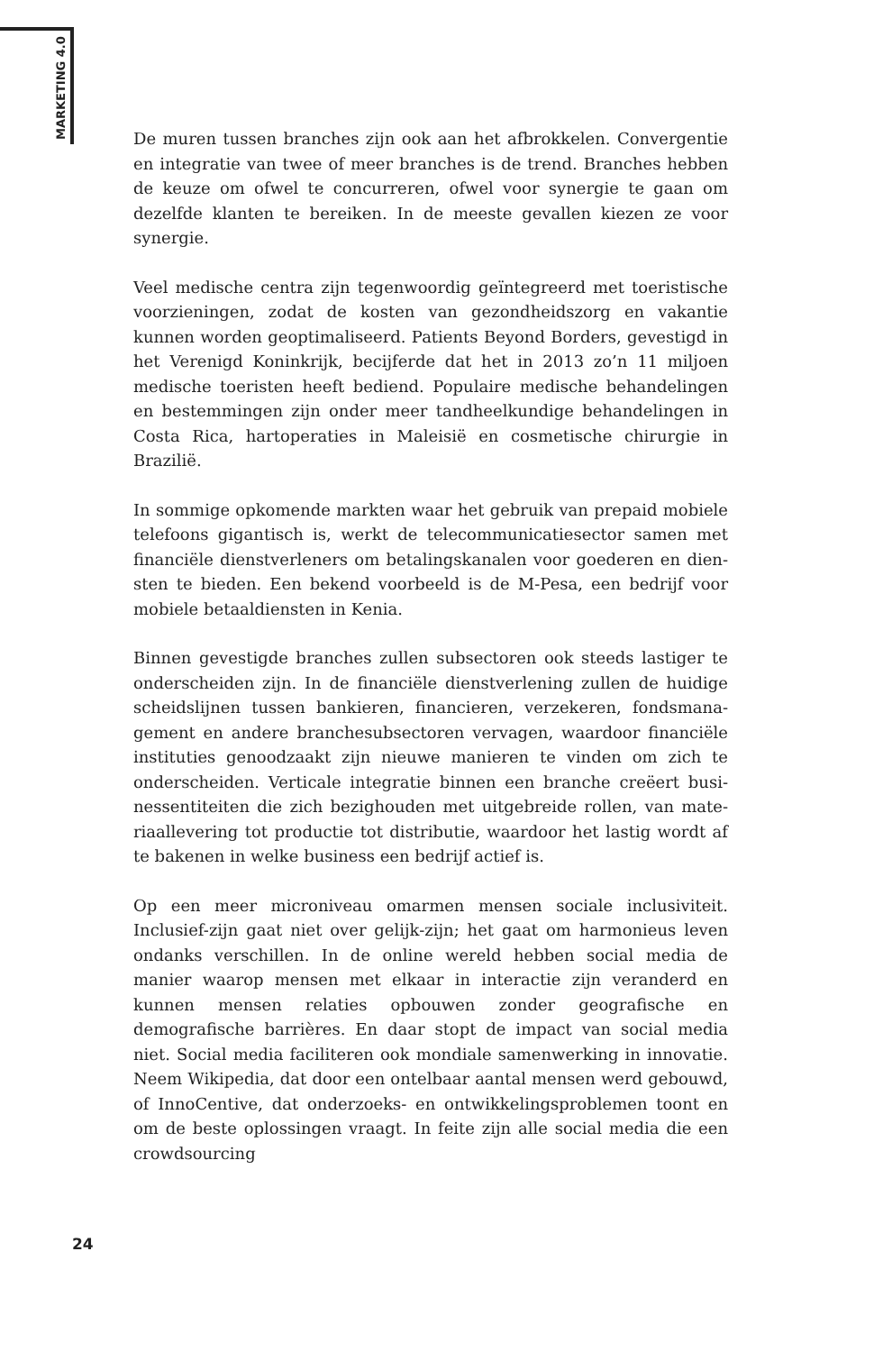MARKETING 4.0
De muren tussen branches zijn ook aan het afbrokkelen. Convergentie en integratie van twee of meer branches is de trend. Branches hebben de keuze om ofwel te concurreren, ofwel voor synergie te gaan om dezelfde klanten te bereiken. In de meeste gevallen kiezen ze voor synergie.
Veel medische centra zijn tegenwoordig geïntegreerd met toeristische voorzieningen, zodat de kosten van gezondheidszorg en vakantie kunnen worden geoptimaliseerd. Patients Beyond Borders, gevestigd in het Verenigd Koninkrijk, becijferde dat het in 2013 zo’n 11 miljoen medische toeristen heeft bediend. Populaire medische behandelingen en bestem­mingen zijn onder meer tandheelkundige behandelingen in Costa Rica, hartoperaties in Maleisië en cosmetische chirurgie in Brazilië.
In sommige opkomende markten waar het gebruik van prepaid mobiele telefoons gigantisch is, werkt de telecommunicatiesector samen met financiële dienstverleners om betalingskanalen voor goederen en dien­sten te bieden. Een bekend voorbeeld is de M-Pesa, een bedrijf voor mobiele betaaldiensten in Kenia.
Binnen gevestigde branches zullen subsectoren ook steeds lastiger te onderscheiden zijn. In de financiële dienstverlening zullen de huidige scheidslijnen tussen bankieren, financieren, verzekeren, fondsmana­gement en andere branchesubsectoren vervagen, waardoor financiële instituties genoodzaakt zijn nieuwe manieren te vinden om zich te onderscheiden. Verticale integratie binnen een branche creëert busi­nessentiteiten die zich bezighouden met uitgebreide rollen, van mate­riaallevering tot productie tot distributie, waardoor het lastig wordt af te bakenen in welke business een bedrijf actief is.
Op een meer microniveau omarmen mensen sociale inclusiviteit. Inclusief-zijn gaat niet over gelijk-zijn; het gaat om harmonieus leven ondanks verschillen. In de online wereld hebben social media de manier waarop mensen met elkaar in interactie zijn veranderd en kunnen mensen relaties opbouwen zonder geografische en demografische barri­ères. En daar stopt de impact van social media niet. Social media faci­literen ook mondiale samenwerking in innovatie. Neem Wikipedia, dat door een ontelbaar aantal mensen werd gebouwd, of InnoCentive, dat onderzoeks- en ontwikkelingsproblemen toont en om de beste oplos­singen vraagt. In feite zijn alle social media die een crowdsourcing
24